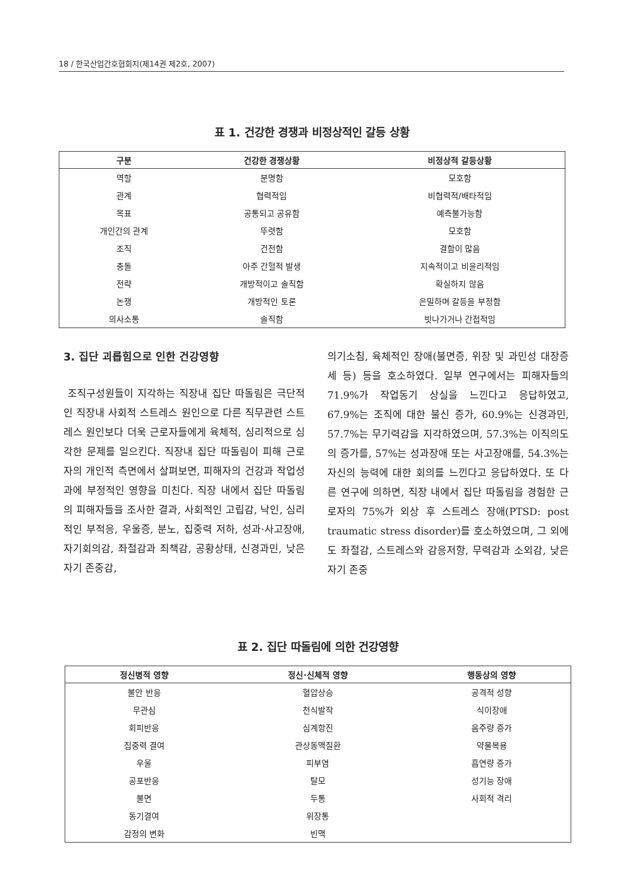18 / 한국산업간호협회지(제14권 제2호, 2007)
표 1. 건강한 경쟁과 비정상적인 갈등 상황
| 구분 | 건강한 경쟁상황 | 비정상적 갈등상황 |
| --- | --- | --- |
| 역할 | 분명함 | 모호함 |
| 관계 | 협력적임 | 비협력적/배타적임 |
| 목표 | 공통되고 공유함 | 예측불가능함 |
| 개인간의 관계 | 뚜렷함 | 모호함 |
| 조직 | 건전함 | 결함이 많음 |
| 충돌 | 아주 간헐적 발생 | 지속적이고 비윤리적임 |
| 전략 | 개방적이고 솔직함 | 확실하지 않음 |
| 논쟁 | 개방적인 토론 | 은밀하며 갈등을 부정함 |
| 의사소통 | 솔직함 | 빗나가거나 간접적임 |
3. 집단 괴롭힘으로 인한 건강영향
조직구성원들이 지각하는 직장내 집단 따돌림은 극단적인 직장내 사회적 스트레스 원인으로 다른 직무관련 스트레스 원인보다 더욱 근로자들에게 육체적, 심리적으로 심각한 문제를 일으킨다. 직장내 집단 따돌림이 피해 근로자의 개인적 측면에서 살펴보면, 피해자의 건강과 작업성과에 부정적인 영향을 미친다. 직장 내에서 집단 따돌림의 피해자들을 조사한 결과, 사회적인 고립감, 낙인, 심리적인 부적응, 우울증, 분노, 집중력 저하, 성과·사고장애, 자기회의감, 좌절감과 죄책감, 공황상태, 신경과민, 낮은 자기 존중감,
의기소침, 육체적인 장애(불면증, 위장 및 과민성 대장증세 등) 등을 호소하였다. 일부 연구에서는 피해자들의 71.9%가 작업동기 상실을 느낀다고 응답하였고, 67.9%는 조직에 대한 불신 증가, 60.9%는 신경과민, 57.7%는 무기력감을 지각하였으며, 57.3%는 이직의도의 증가를, 57%는 성과장애 또는 사고장애를, 54.3%는 자신의 능력에 대한 회의를 느낀다고 응답하였다. 또 다른 연구에 의하면, 직장 내에서 집단 따돌림을 경험한 근로자의 75%가 외상 후 스트레스 장애(PTSD: post traumatic stress disorder)를 호소하였으며, 그 외에도 좌절감, 스트레스와 감응저항, 무력감과 소외감, 낮은 자기 존중
표 2. 집단 따돌림에 의한 건강영향
| 정신병적 영향 | 정신·신체적 영향 | 행동상의 영향 |
| --- | --- | --- |
| 불안 반응 | 혈압상승 | 공격적 성향 |
| 무관심 | 천식발작 | 식이장애 |
| 회피반응 | 심계항진 | 음주량 증가 |
| 집중력 결여 | 관상동맥질환 | 약물복용 |
| 우울 | 피부염 | 흡연량 증가 |
| 공포반응 | 탈모 | 성기능 장애 |
| 불면 | 두통 | 사회적 격리 |
| 동기결여 | 위장통 | |
| 감정의 변화 | 빈맥 | |